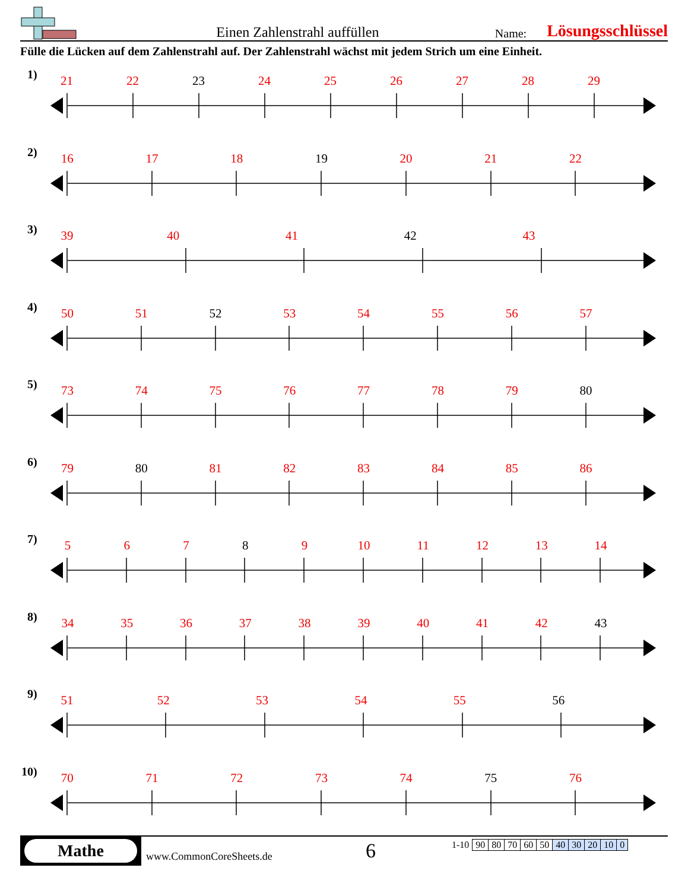Einen Zahlenstrahl auffüllen
Name:
Lösungsschlüssel
Fülle die Lücken auf dem Zahlenstrahl auf. Der Zahlenstrahl wächst mit jedem Strich um eine Einheit.
1)
21 22 23 24 25 26 27 28 29
2)
16 17 18 19 20 21 22
3)
39 40 41 42 43
4)
50 51 52 53 54 55 56 57
5)
73 74 75 76 77 78 79 80
6)
79 80 81 82 83 84 85 86
7)
5 6 7 8 9 10 11 12 13 14
8)
34 35 36 37 38 39 40 41 42 43
9)
51 52 53 54 55 56
10)
70 71 72 73 74 75 76
Mathe
www.CommonCoreSheets.de
6
| 1-10 | 90 | 80 | 70 | 60 | 50 | 40 | 30 | 20 | 10 | 0 |